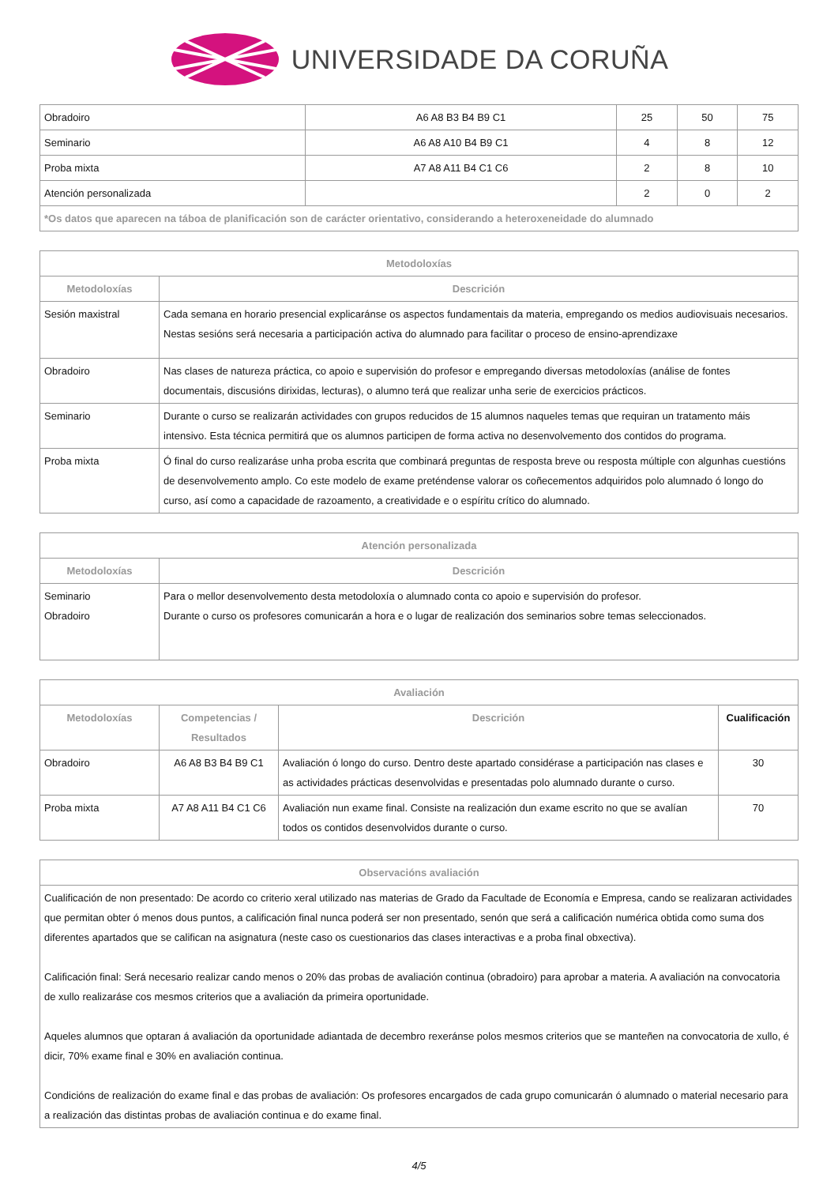UNIVERSIDADE DA CORUÑA
| Obradoiro | A6 A8 B3 B4 B9 C1 | 25 | 50 | 75 |
| Seminario | A6 A8 A10 B4 B9 C1 | 4 | 8 | 12 |
| Proba mixta | A7 A8 A11 B4 C1 C6 | 2 | 8 | 10 |
| Atención personalizada | | 2 | 0 | 2 |
| *Os datos que aparecen na táboa de planificación son de carácter orientativo, considerando a heteroxeneidade do alumnado | | | | |
| Metodoloxías | |
| --- | --- |
| Metodoloxías | Descrición |
| Sesión maxistral | Cada semana en horario presencial explicaránse os aspectos fundamentais da materia, empregando os medios audiovisuais necesarios. Nestas sesións será necesaria a participación activa do alumnado para facilitar o proceso de ensino-aprendizaxe |
| Obradoiro | Nas clases de natureza práctica, co apoio e supervisión do profesor e empregando diversas metodoloxías (análise de fontes documentais, discusións dirixidas, lecturas), o alumno terá que realizar unha serie de exercicios prácticos. |
| Seminario | Durante o curso se realizarán actividades con grupos reducidos de 15 alumnos naqueles temas que requiran un tratamento máis intensivo. Esta técnica permitirá que os alumnos participen de forma activa no desenvolvemento dos contidos do programa. |
| Proba mixta | Ó final do curso realizaráse unha proba escrita que combinará preguntas de resposta breve ou resposta múltiple con algunhas cuestións de desenvolvemento amplo. Co este modelo de exame preténdense valorar os coñecementos adquiridos polo alumnado ó longo do curso, así como a capacidade de razoamento, a creatividade e o espíritu crítico do alumnado. |
| Atención personalizada | |
| --- | --- |
| Metodoloxías | Descrición |
| Seminario Obradoiro | Para o mellor desenvolvemento desta metodoloxía o alumnado conta co apoio e supervisión do profesor. Durante o curso os profesores comunicarán a hora e o lugar de realización dos seminarios sobre temas seleccionados. |
| Avaliación | | | |
| --- | --- | --- | --- |
| Metodoloxías | Competencias / Resultados | Descrición | Cualificación |
| Obradoiro | A6 A8 B3 B4 B9 C1 | Avaliación ó longo do curso. Dentro deste apartado considérase a participación nas clases e as actividades prácticas desenvolvidas e presentadas polo alumnado durante o curso. | 30 |
| Proba mixta | A7 A8 A11 B4 C1 C6 | Avaliación nun exame final. Consiste na realización dun exame escrito no que se avalían todos os contidos desenvolvidos durante o curso. | 70 |
| Observacións avaliación |
| --- |
| Cualificación de non presentado: De acordo co criterio xeral utilizado nas materias de Grado da Facultade de Economía e Empresa, cando se realizaran actividades que permitan obter ó menos dous puntos, a calificación final nunca poderá ser non presentado, senón que será a calificación numérica obtida como suma dos diferentes apartados que se califican na asignatura (neste caso os cuestionarios das clases interactivas e a proba final obxectiva). Calificación final: Será necesario realizar cando menos o 20% das probas de avaliación continua (obradoiro) para aprobar a materia. A avaliación na convocatoria de xullo realizaráse cos mesmos criterios que a avaliación da primeira oportunidade. Aqueles alumnos que optaran á avaliación da oportunidade adiantada de decembro rexeránse polos mesmos criterios que se manteñen na convocatoria de xullo, é dicir, 70% exame final e 30% en avaliación continua. Condicións de realización do exame final e das probas de avaliación: Os profesores encargados de cada grupo comunicarán ó alumnado o material necesario para a realización das distintas probas de avaliación continua e do exame final. |
4/5